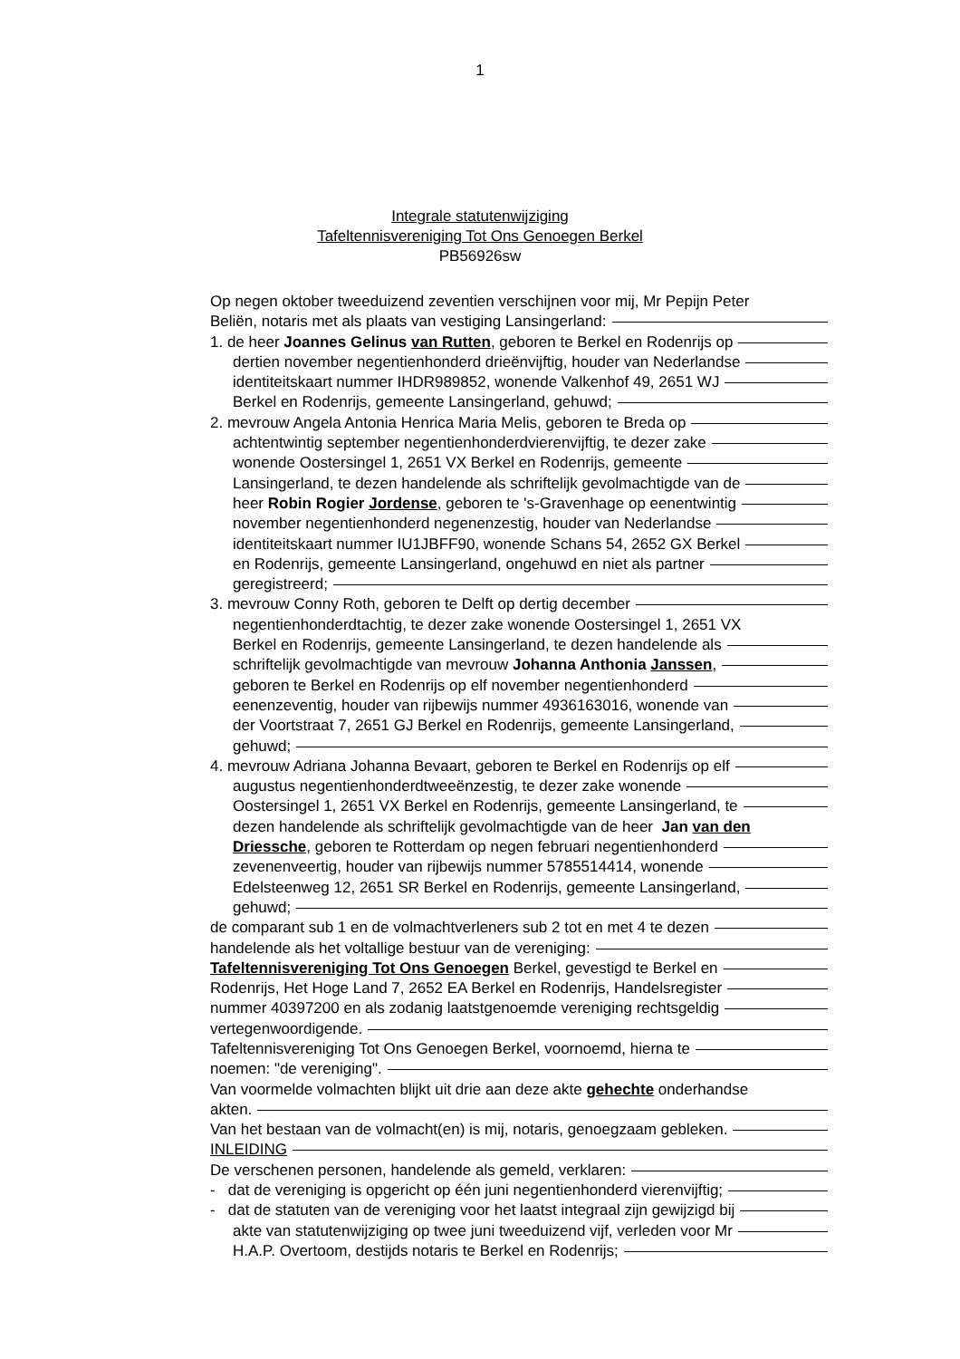1
Integrale statutenwijziging
Tafeltennisvereniging Tot Ons Genoegen Berkel
PB56926sw
Op negen oktober tweeduizend zeventien verschijnen voor mij, Mr Pepijn Peter
Beliën, notaris met als plaats van vestiging Lansingerland:
1. de heer Joannes Gelinus van Rutten, geboren te Berkel en Rodenrijs op
dertien november negentienhonderd drieënvijftig, houder van Nederlandse
identiteitskaart nummer IHDR989852, wonende Valkenhof 49, 2651 WJ
Berkel en Rodenrijs, gemeente Lansingerland, gehuwd;
2. mevrouw Angela Antonia Henrica Maria Melis, geboren te Breda op
achtentwintig september negentienhonderdvierenvijftig, te dezer zake
wonende Oostersingel 1, 2651 VX Berkel en Rodenrijs, gemeente
Lansingerland, te dezen handelende als schriftelijk gevolmachtigde van de
heer Robin Rogier Jordense, geboren te 's-Gravenhage op eenentwintig
november negentienhonderd negenenzestig, houder van Nederlandse
identiteitskaart nummer IU1JBFF90, wonende Schans 54, 2652 GX Berkel
en Rodenrijs, gemeente Lansingerland, ongehuwd en niet als partner
geregistreerd;
3. mevrouw Conny Roth, geboren te Delft op dertig december
negentienhonderdtachtig, te dezer zake wonende Oostersingel 1, 2651 VX
Berkel en Rodenrijs, gemeente Lansingerland, te dezen handelende als
schriftelijk gevolmachtigde van mevrouw Johanna Anthonia Janssen,
geboren te Berkel en Rodenrijs op elf november negentienhonderd
eenenzeventig, houder van rijbewijs nummer 4936163016, wonende van
der Voortstraat 7, 2651 GJ Berkel en Rodenrijs, gemeente Lansingerland,
gehuwd;
4. mevrouw Adriana Johanna Bevaart, geboren te Berkel en Rodenrijs op elf
augustus negentienhonderdtweeënzestig, te dezer zake wonende
Oostersingel 1, 2651 VX Berkel en Rodenrijs, gemeente Lansingerland, te
dezen handelende als schriftelijk gevolmachtigde van de heer Jan van den
Driessche, geboren te Rotterdam op negen februari negentienhonderd
zevenenveertig, houder van rijbewijs nummer 5785514414, wonende
Edelsteenweg 12, 2651 SR Berkel en Rodenrijs, gemeente Lansingerland,
gehuwd;
de comparant sub 1 en de volmachtverleners sub 2 tot en met 4 te dezen
handelende als het voltallige bestuur van de vereniging:
Tafeltennisvereniging Tot Ons Genoegen Berkel, gevestigd te Berkel en
Rodenrijs, Het Hoge Land 7, 2652 EA Berkel en Rodenrijs, Handelsregister
nummer 40397200 en als zodanig laatstgenoemde vereniging rechtsgeldig
vertegenwoordigende.
Tafeltennisvereniging Tot Ons Genoegen Berkel, voornoemd, hierna te
noemen: "de vereniging".
Van voormelde volmachten blijkt uit drie aan deze akte gehechte onderhandse
akten.
Van het bestaan van de volmacht(en) is mij, notaris, genoegzaam gebleken.
INLEIDING
De verschenen personen, handelende als gemeld, verklaren:
- dat de vereniging is opgericht op één juni negentienhonderd vierenvijftig;
- dat de statuten van de vereniging voor het laatst integraal zijn gewijzigd bij
akte van statutenwijziging op twee juni tweeduizend vijf, verleden voor Mr
H.A.P. Overtoom, destijds notaris te Berkel en Rodenrijs;